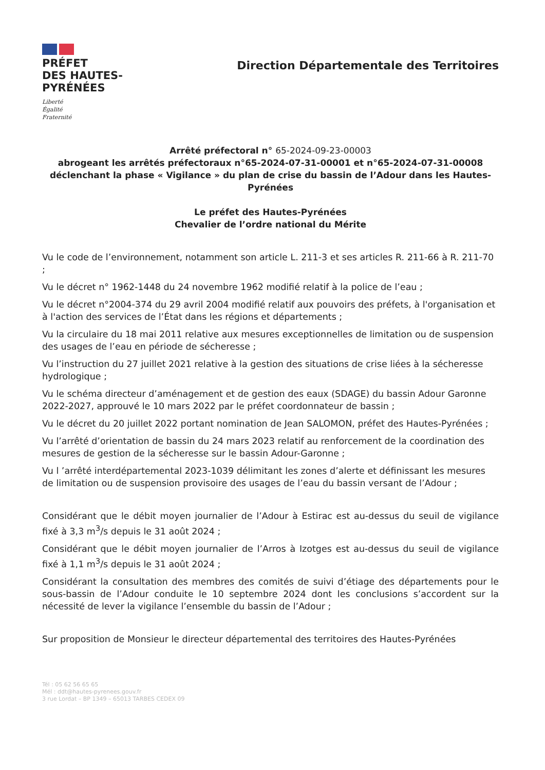PRÉFET
DES HAUTES-
PYRÉNÉES
Liberté
Égalité
Fraternité
Direction Départementale des Territoires
Arrêté préfectoral n° 65-2024-09-23-00003
abrogeant les arrêtés préfectoraux n°65-2024-07-31-00001 et n°65-2024-07-31-00008 déclenchant la phase « Vigilance » du plan de crise du bassin de l’Adour dans les Hautes-Pyrénées
Le préfet des Hautes-Pyrénées
Chevalier de l’ordre national du Mérite
Vu le code de l’environnement, notamment son article L. 211-3 et ses articles R. 211-66 à R. 211-70 ;
Vu le décret n° 1962-1448 du 24 novembre 1962 modifié relatif à la police de l’eau ;
Vu le décret n°2004-374 du 29 avril 2004 modifié relatif aux pouvoirs des préfets, à l'organisation et à l'action des services de l’État dans les régions et départements ;
Vu la circulaire du 18 mai 2011 relative aux mesures exceptionnelles de limitation ou de suspension des usages de l’eau en période de sécheresse ;
Vu l’instruction du 27 juillet 2021 relative à la gestion des situations de crise liées à la sécheresse hydrologique ;
Vu le schéma directeur d’aménagement et de gestion des eaux (SDAGE) du bassin Adour Garonne 2022-2027, approuvé le 10 mars 2022 par le préfet coordonnateur de bassin ;
Vu le décret du 20 juillet 2022 portant nomination de Jean SALOMON, préfet des Hautes-Pyrénées ;
Vu l’arrêté d’orientation de bassin du 24 mars 2023 relatif au renforcement de la coordination des mesures de gestion de la sécheresse sur le bassin Adour-Garonne ;
Vu l ’arrêté interdépartemental 2023-1039 délimitant les zones d’alerte et définissant les mesures de limitation ou de suspension provisoire des usages de l’eau du bassin versant de l’Adour ;
Considérant que le débit moyen journalier de l’Adour à Estirac est au-dessus du seuil de vigilance fixé à 3,3 m<sup>3</sup>/s depuis le 31 août 2024 ;
Considérant que le débit moyen journalier de l’Arros à Izotges est au-dessus du seuil de vigilance fixé à 1,1 m<sup>3</sup>/s depuis le 31 août 2024 ;
Considérant la consultation des membres des comités de suivi d’étiage des départements pour le sous-bassin de l’Adour conduite le 10 septembre 2024 dont les conclusions s’accordent sur la nécessité de lever la vigilance l’ensemble du bassin de l’Adour ;
Sur proposition de Monsieur le directeur départemental des territoires des Hautes-Pyrénées
Tél : 05 62 56 65 65
Mél : ddt@hautes-pyrenees.gouv.fr
3 rue Lordat – BP 1349 – 65013 TARBES CEDEX 09